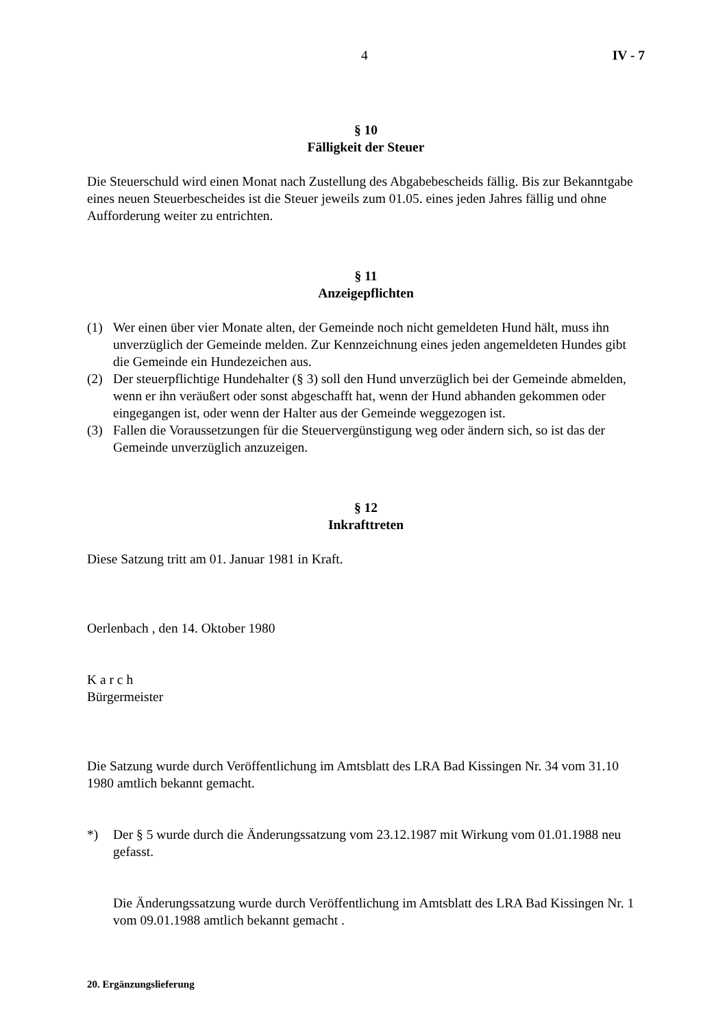4 IV - 7
§ 10
Fälligkeit der Steuer
Die Steuerschuld wird einen Monat nach Zustellung des Abgabebescheids fällig. Bis zur Bekanntgabe eines neuen Steuerbescheides ist die Steuer jeweils zum 01.05. eines jeden Jahres fällig und ohne Aufforderung weiter zu entrichten.
§ 11
Anzeigepflichten
(1) Wer einen über vier Monate alten, der Gemeinde noch nicht gemeldeten Hund hält, muss ihn unverzüglich der Gemeinde melden. Zur Kennzeichnung eines jeden angemeldeten Hundes gibt die Gemeinde ein Hundezeichen aus.
(2) Der steuerpflichtige Hundehalter (§ 3) soll den Hund unverzüglich bei der Gemeinde abmelden, wenn er ihn veräußert oder sonst abgeschafft hat, wenn der Hund abhanden gekommen oder eingegangen ist, oder wenn der Halter aus der Gemeinde weggezogen ist.
(3) Fallen die Voraussetzungen für die Steuervergünstigung weg oder ändern sich, so ist das der Gemeinde unverzüglich anzuzeigen.
§ 12
Inkrafttreten
Diese Satzung tritt am 01. Januar 1981 in Kraft.
Oerlenbach , den 14. Oktober 1980
K a r c h
Bürgermeister
Die Satzung wurde durch Veröffentlichung im Amtsblatt des LRA Bad Kissingen Nr. 34 vom 31.10 1980 amtlich bekannt gemacht.
*) Der § 5 wurde durch die Änderungssatzung vom 23.12.1987 mit Wirkung vom 01.01.1988 neu gefasst.
Die Änderungssatzung wurde durch Veröffentlichung im Amtsblatt des LRA Bad Kissingen Nr. 1 vom 09.01.1988 amtlich bekannt gemacht .
20. Ergänzungslieferung